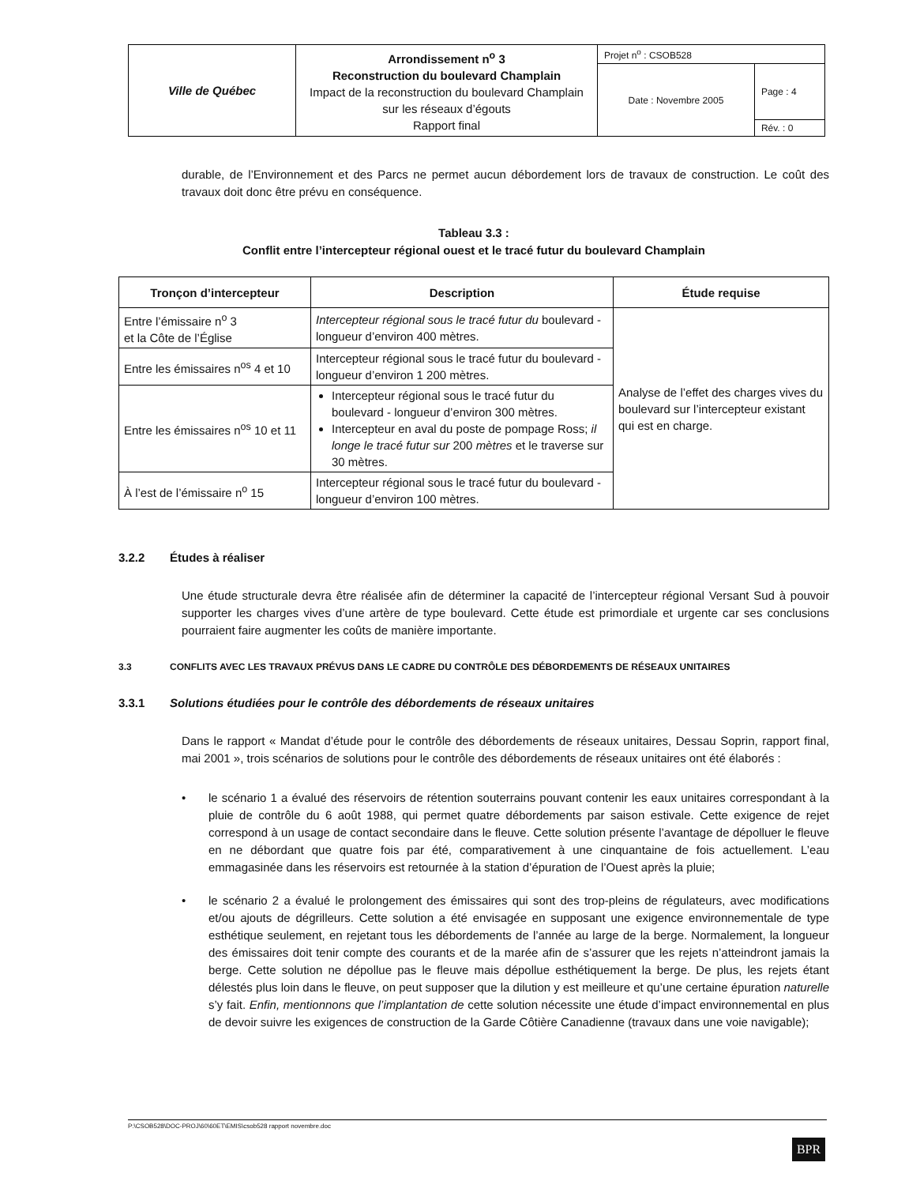| Ville de Québec | Arrondissement n<sup>o</sup> 3 Reconstruction du boulevard Champlain Impact de la reconstruction du boulevard Champlain sur les réseaux d’égouts Rapport final | Projet n<sup>o</sup> : CSOB528 | |
| | | Date : Novembre 2005 | Page : 4 |
| | | | Rév. : 0 |
durable, de l’Environnement et des Parcs ne permet aucun débordement lors de travaux de construction. Le coût des travaux doit donc être prévu en conséquence.
Tableau 3.3 :
Conflit entre l’intercepteur régional ouest et le tracé futur du boulevard Champlain
| Tronçon d’intercepteur | Description | Étude requise |
| --- | --- | --- |
| Entre l’émissaire n<sup>o</sup> 3 et la Côte de l’Église | Intercepteur régional sous le tracé futur du boulevard - longueur d’environ 400 mètres. | Analyse de l’effet des charges vives du boulevard sur l’intercepteur existant qui est en charge. |
| Entre les émissaires n<sup>os</sup> 4 et 10 | Intercepteur régional sous le tracé futur du boulevard - longueur d’environ 1 200 mètres. | |
| Entre les émissaires n<sup>os</sup> 10 et 11 | Intercepteur régional sous le tracé futur du boulevard - longueur d’environ 300 mètres. Intercepteur en aval du poste de pompage Ross; il longe le tracé futur sur 200 mètres et le traverse sur 30 mètres. | |
| À l’est de l’émissaire n<sup>o</sup> 15 | Intercepteur régional sous le tracé futur du boulevard - longueur d’environ 100 mètres. | |
3.2.2 Études à réaliser
Une étude structurale devra être réalisée afin de déterminer la capacité de l’intercepteur régional Versant Sud à pouvoir supporter les charges vives d’une artère de type boulevard. Cette étude est primordiale et urgente car ses conclusions pourraient faire augmenter les coûts de manière importante.
3.3 CONFLITS AVEC LES TRAVAUX PRÉVUS DANS LE CADRE DU CONTRÔLE DES DÉBORDEMENTS DE RÉSEAUX UNITAIRES
3.3.1 Solutions étudiées pour le contrôle des débordements de réseaux unitaires
Dans le rapport « Mandat d’étude pour le contrôle des débordements de réseaux unitaires, Dessau Soprin, rapport final, mai 2001 », trois scénarios de solutions pour le contrôle des débordements de réseaux unitaires ont été élaborés :
• le scénario 1 a évalué des réservoirs de rétention souterrains pouvant contenir les eaux unitaires correspondant à la pluie de contrôle du 6 août 1988, qui permet quatre débordements par saison estivale. Cette exigence de rejet correspond à un usage de contact secondaire dans le fleuve. Cette solution présente l’avantage de dépolluer le fleuve en ne débordant que quatre fois par été, comparativement à une cinquantaine de fois actuellement. L’eau emmagasinée dans les réservoirs est retournée à la station d’épuration de l’Ouest après la pluie;
• le scénario 2 a évalué le prolongement des émissaires qui sont des trop-pleins de régulateurs, avec modifications et/ou ajouts de dégrilleurs. Cette solution a été envisagée en supposant une exigence environnementale de type esthétique seulement, en rejetant tous les débordements de l’année au large de la berge. Normalement, la longueur des émissaires doit tenir compte des courants et de la marée afin de s’assurer que les rejets n’atteindront jamais la berge. Cette solution ne dépollue pas le fleuve mais dépollue esthétiquement la berge. De plus, les rejets étant délestés plus loin dans le fleuve, on peut supposer que la dilution y est meilleure et qu’une certaine épuration naturelle s’y fait. Enfin, mentionnons que l’implantation de cette solution nécessite une étude d’impact environnemental en plus de devoir suivre les exigences de construction de la Garde Côtière Canadienne (travaux dans une voie navigable);
P:\CSOB528\DOC-PROJ\60\60ET\EMIS\csob528 rapport novembre.doc
BPR